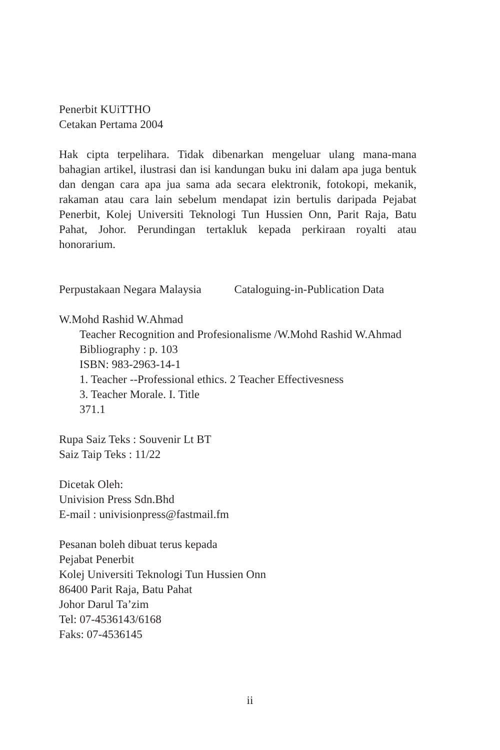Penerbit KUiTTHO
Cetakan Pertama 2004
Hak cipta terpelihara. Tidak dibenarkan mengeluar ulang mana-mana bahagian artikel, ilustrasi dan isi kandungan buku ini dalam apa juga bentuk dan dengan cara apa jua sama ada secara elektronik, fotokopi, mekanik, rakaman atau cara lain sebelum mendapat izin bertulis daripada Pejabat Penerbit, Kolej Universiti Teknologi Tun Hussien Onn, Parit Raja, Batu Pahat, Johor. Perundingan tertakluk kepada perkiraan royalti atau honorarium.
Perpustakaan Negara Malaysia Cataloguing-in-Publication Data
W.Mohd Rashid W.Ahmad
Teacher Recognition and Profesionalisme /W.Mohd Rashid W.Ahmad
Bibliography : p. 103
ISBN: 983-2963-14-1
1. Teacher --Professional ethics. 2 Teacher Effectivesness
3. Teacher Morale. I. Title
371.1
Rupa Saiz Teks : Souvenir Lt BT
Saiz Taip Teks : 11/22
Dicetak Oleh:
Univision Press Sdn.Bhd
E-mail : univisionpress@fastmail.fm
Pesanan boleh dibuat terus kepada
Pejabat Penerbit
Kolej Universiti Teknologi Tun Hussien Onn
86400 Parit Raja, Batu Pahat
Johor Darul Ta’zim
Tel: 07-4536143/6168
Faks: 07-4536145
ii